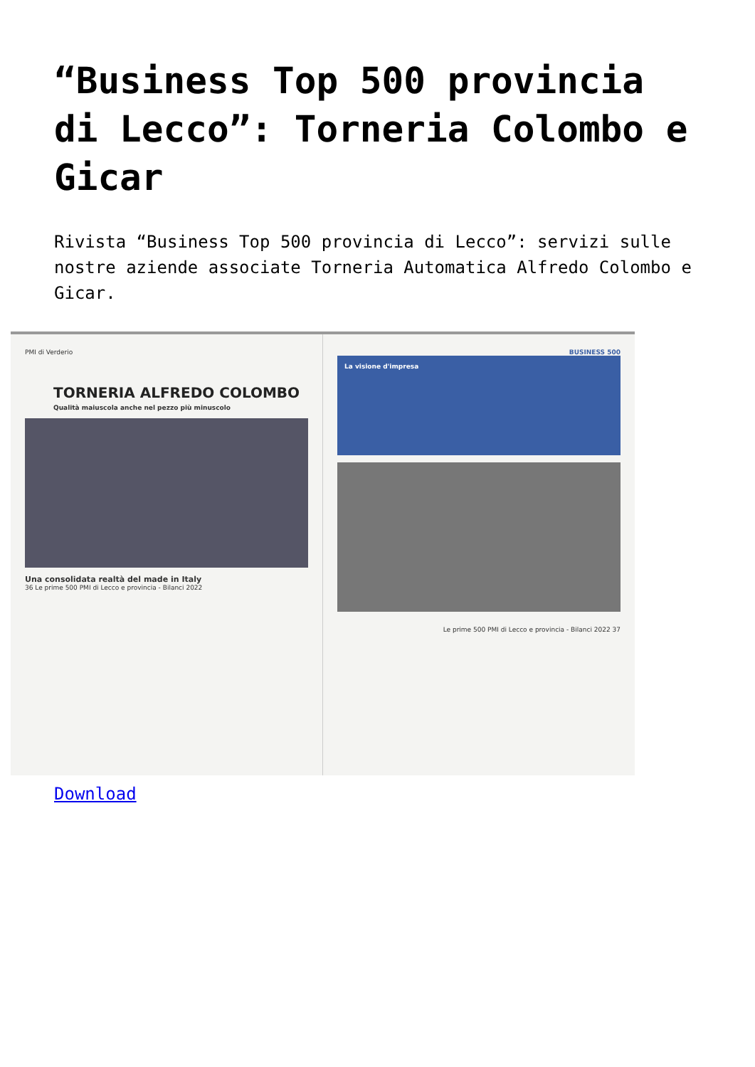“Business Top 500 provincia di Lecco”: Torneria Colombo e Gicar
Rivista “Business Top 500 provincia di Lecco”: servizi sulle nostre aziende associate Torneria Automatica Alfredo Colombo e Gicar.
PMI di Verderio
TORNERIA ALFREDO COLOMBO
Qualità maiuscola anche nel pezzo più minuscolo
Una consolidata realtà del made in Italy
36 Le prime 500 PMI di Lecco e provincia - Bilanci 2022
BUSINESS 500
La visione d'impresa
Le prime 500 PMI di Lecco e provincia - Bilanci 2022 37
Download